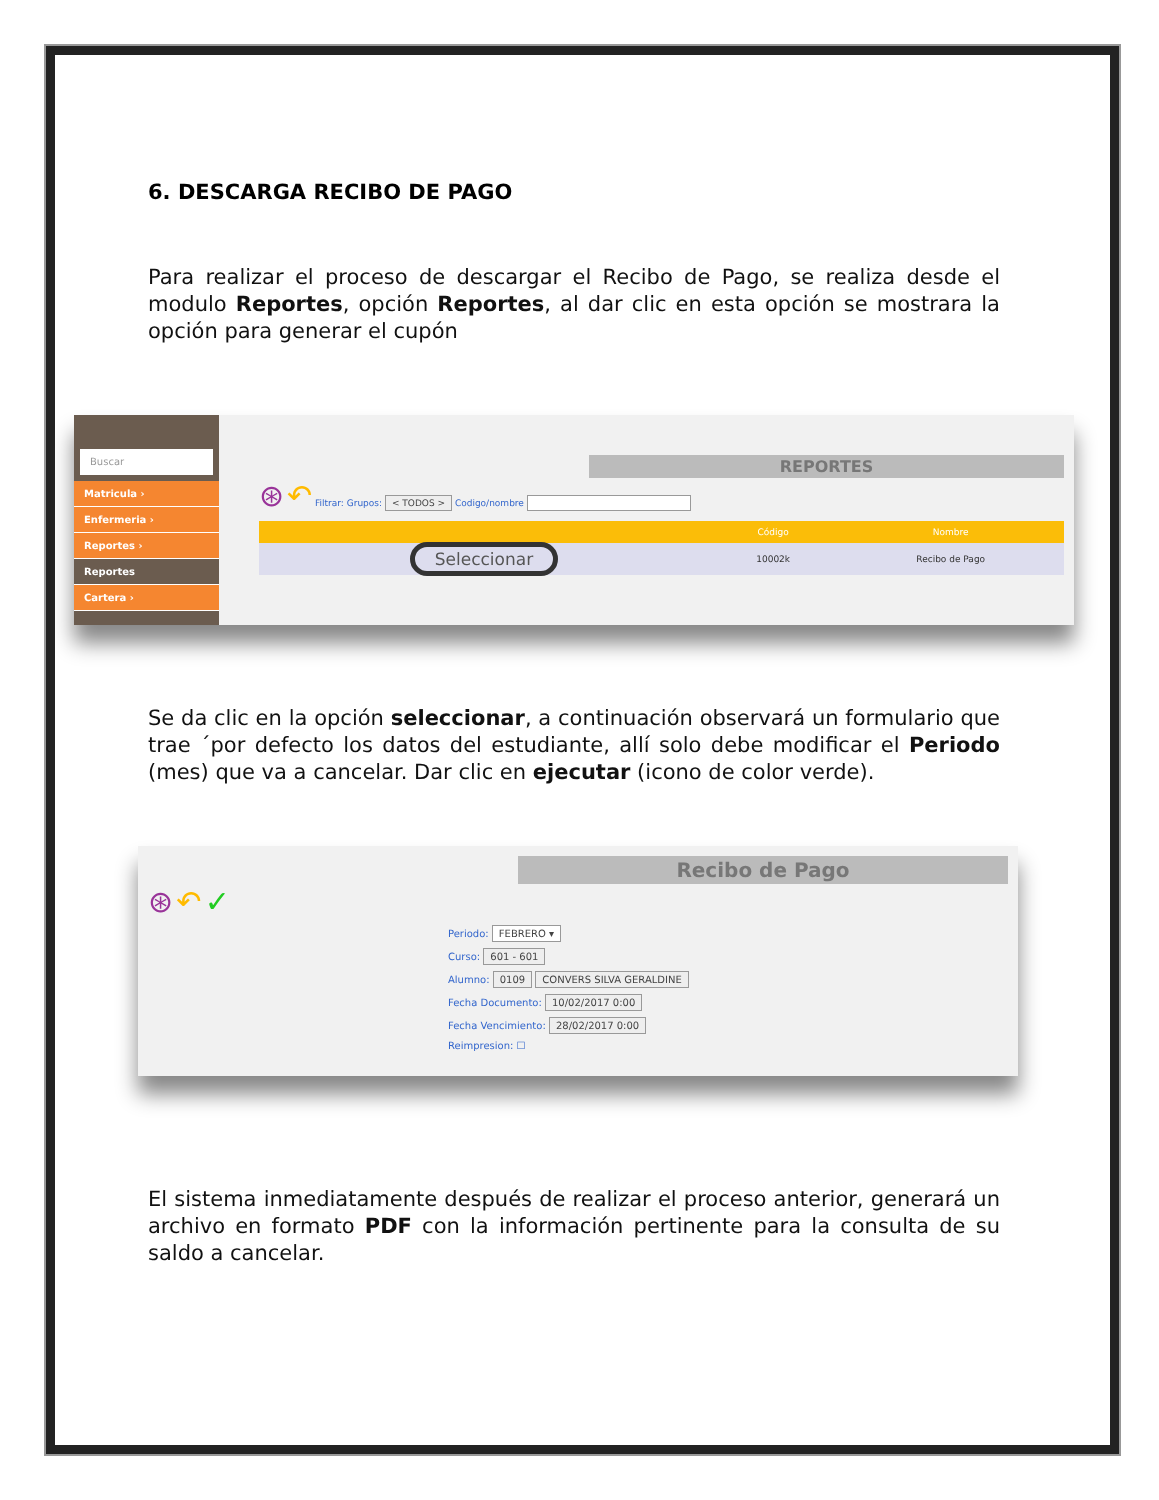6. DESCARGA RECIBO DE PAGO
Para realizar el proceso de descargar el Recibo de Pago, se realiza desde el modulo Reportes, opción Reportes, al dar clic en esta opción se mostrara la opción para generar el cupón
Buscar
Matricula ›
Enfermeria ›
Reportes ›
Reportes
Cartera ›
REPORTES
⊛ ↶ Filtrar: Grupos: < TODOS > Codigo/nombre
| | Código | Nombre |
| --- | --- | --- |
| Seleccionar | 10002k | Recibo de Pago |
Se da clic en la opción seleccionar, a continuación observará un formulario que trae ´por defecto los datos del estudiante, allí solo debe modificar el Periodo (mes) que va a cancelar. Dar clic en ejecutar (icono de color verde).
Recibo de Pago
⊛ ↶ ✓
Periodo: FEBRERO ▾
Curso: 601 - 601
Alumno: 0109 CONVERS SILVA GERALDINE
Fecha Documento: 10/02/2017 0:00
Fecha Vencimiento: 28/02/2017 0:00
Reimpresion: ☐
El sistema inmediatamente después de realizar el proceso anterior, generará un archivo en formato PDF con la información pertinente para la consulta de su saldo a cancelar.